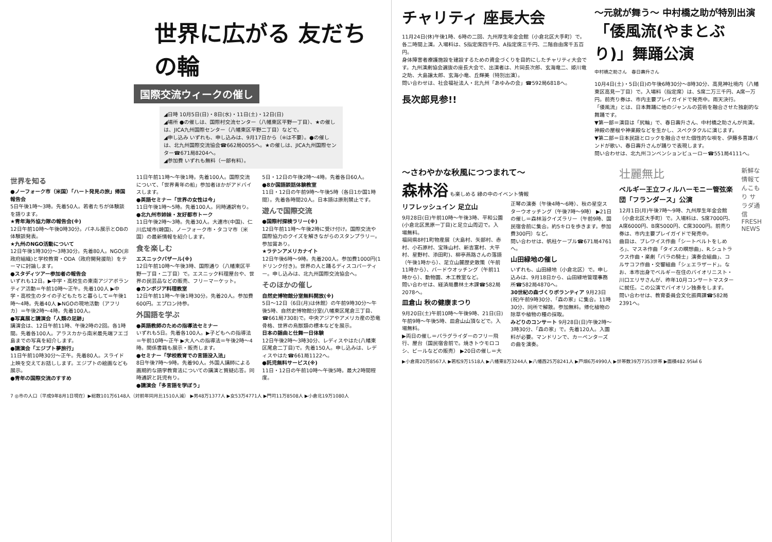世界に広がる 友だちの輪
国際交流ウィークの催し
◢日時 10月5日(日)・8日(水)・11日(土)・12日(日)
◢場所 ●の催しは、国際村交流センター（八幡東区平野一丁目）、★の催しは、JICA九州国際センター（八幡東区平野二丁目）などで。
◢申し込み いずれも、申し込みは、9月17日から（※は不要）。●の催しは、北九州国際交流協会☎662局0055へ。★の催しは、JICA九州国際センター☎671局8204へ。
◢参加費 いずれも無料（一部有料）。
世界を知る
●ノーフォーク市（米国）「ハート発見の旅」帰国報告会
5日午後1時～3時。先着50人。若者たちが体験談を語ります。
★青年海外協力隊の報告会(※)
12日午前10時～午後0時30分。パネル展示とOBの体験談発表。
★九州のNGO活動について
12日午後1時30分～3時30分。先着80人。NGO(非政府組織)と学校教育・ODA（政府開発援助）をテーマに討論します。
●スタディツアー参加者の報告会
いずれも12日。▶中学・高校生の東南アジアボランティア活動＝午前10時～正午。先着100人 ▶中学・高校生のタイの子どもたちと暮らして＝午後1時～4時。先着40人 ▶NGOの現地活動（アフリカ）＝午後2時～4時。先着100人。
●写真展と講演会「人類の足跡」
講演会は、12日午前11時、午後2時の2回。各1時間。先着各100人。アラスカから南米最先端フエゴ島までの写真を紹介します。
●講演会「エジプト夢旅行」
11日午前10時30分～正午。先着80人。スライド上映を交えてお話しします。エジプトの絵画なども展示。
●青年の国際交流のすすめ
11日午前11時～午後1時。先着100人。国際交流について、「世界青年の船」参加者ほかがアドバイスします。
●英語セミナー「世界の女性は今」
11日午後1時～5時。先着100人。同時通訳有り。
●北九州市姉妹・友好都市トーク
11日午後2時～3時。先着30人。大連市(中国)、仁川広域市(韓国)、ノーフォーク市・タコマ市（米国）の最新情報を紹介します。
食を楽しむ
エスニックバザール(※)
12日午前10時～午後3時、国際通り（八幡東区平野一丁目・二丁目）で。エスニック料理屋台や、世界の民芸品などの販売、フリーマーケット。
●カンボジア料理教室
12日午前11時～午後1時30分。先着20人。参加費600円。エプロン持参。
外国語を学ぶ
●英語教師のための指導法セミナー
いずれも5日。先着各100人。▶子どもへの指導法＝午前10時～正午 ▶大人への指導法＝午後2時～4時。関係書籍も展示・販売します。
●セミナー「学校教育での言語没入法」
8日午後7時～9時。先着90人。外国人講師による画期的な語学教育法についての講演と質疑応答。同時通訳と託児有り。
●講演会「多言語を学ぼう」
5日・12日の午後2時～4時。先着各日60人。
●8か国語談話体験教室
11日・12日の午前9時～午後5時（各日1か国1時間）。先着各時間20人。日本語は原則禁止です。
遊んで国際交流
●国際村探検ラリー(※)
12日午前11時～午後2時に受け付け。国際交流や国際協力のクイズを解きながらのスタンプラリー。参加賞あり。
★ラテンアメリカナイト
12日午後6時～9時。先着200人。参加費1000円(1ドリンク付き)。世界の人と踊るディスコパーティー。申し込みは、北九州国際交流協会へ。
そのほかの催し
自然史博物館分室無料開放(※)
5日～12日（6日(月)は休館）の午前9時30分～午後5時、自然史博物館分室(八幡東区尾倉三丁目、☎661局7308)で。中央アジアやアメリカ産の恐竜骨格、世界の鳥獣類の標本などを展示。
日本の謡曲と仕舞一日体験
12日午後2時～3時30分、レディスやはた(八幡東区尾倉二丁目)で。先着150人。申し込みは、レディスやはた☎661局1122へ。
●託児無料サービス(※)
11日・12日の午前10時～午後5時。最大2時間程度。
7 ◎市の人口（平成9年8月1日現在）▶総数101万6148人（対前年同月比1510人減） ▶男48万1377人 ▶女53万4771人 ▶門司11万8508人 ▶小倉北19万1080人
チャリティ 座長大会
11月24日(休)午後1時、6時の二回、九州厚生年金会館（小倉北区大手町）で。各二時間上演。入場料は、S指定席四千円、A指定席三千円、二階自由席千五百円。
身体障害者療護施設を建設するための資金づくりを目的にしたチャリティ大会です。九州演劇協会選抜の座長大会で、出演者は、片岡長次郎、玄海竜二、姫川竜之助、大島譲太郎、玄海小竜、丘輝美（特別出演）。
問い合わせは、社会福祉法人・北九州「あゆみの会」☎592局6818へ。
長次郎見参!!
～元就が舞う～ 中村橋之助が特別出演
「倭風流(やまとぶり)」舞踊公演
中村橋之助さん　春日壽升さん
10月4日(土)・5日(日)の午後6時30分～8時30分、高見神社境内（八幡東区高見一丁目）で。入場料（指定席）は、S席二万三千円、A席一万円。前売り券は、市内主要プレイガイドで発売中。雨天決行。
「倭風流」とは、日本舞踊に他のジャンルの芸術を融合させた独創的な舞踊です。
▼第一部＝演目は「尻輪」で、春日壽升さん、中村橋之助さんが共演。神殿の屋根や神楽殿などを生かし、スペクタクルに演じます。
▼第二部＝日本民謡とロックを融合させた個性的な唄を、伊藤多喜雄バンドが歌い、春日壽升さんが踊りで表現します。
問い合わせは、北九州コンベンションビューロー☎551局4111へ。
～さわやかな秋風につつまれて～
森林浴 も楽しめる 緑の中のイベント情報
リフレッシュイン 足立山
9月28日(日)午前10時～午後3時、平和公園(小倉北区黒原一丁目)と足立山周辺で。入場無料。
福岡県8村1町物産展（大島村、矢部村、赤村、小石原村、宝珠山村、新吉富村、大平村、星野村、添田町)、柳亭燕路さんの落語（午後1時から）、足立山麓歴史散策（午前11時から）、バードウオッチング（午前11時から）、動物園、木工教室など。
問い合わせは、経済局農林土木課☎582局2078へ。
皿倉山 秋の健康まつり
9月20日(土)午前10時～午後9時、21日(日)午前9時～午後5時、皿倉山山頂などで。入場無料。
▶両日の催し＝パラグライダーのフリー飛行、屋台（国民宿舎前で。焼きトウモロコシ、ビールなどの販売） ▶20日の催し＝大正琴の演奏（午後4時～6時）、秋の星空スターウオッチング（午後7時～9時） ▶21日の催し＝森林浴クイズラリー（午前9時、国民宿舎前に集合。約5キロを歩きます。参加費300円）など。
問い合わせは、帆柱ケーブル☎671局4761へ。
山田緑地の催し
いずれも、山田緑地（小倉北区）で。申し込みは、9月18日から、山田緑地管理事務所☎582局4870へ。
30世紀の森づくりボランティア 9月23日(祝)午前9時30分、「森の家」に集合。11時30分、同所で解散。参加無料。帰化植物の除草や植物の種の採取。
みどりのコンサート 9月28日(日)午後2時～3時30分、「森の家」で。先着120人。入園料が必要。マンドリンで、カーペンターズの曲を演奏。
壮麗無比
ベルギー王立フィルハーモニー管弦楽団「フランダース」公演
12月1日(月)午後7時～9時、九州厚生年金会館（小倉北区大手町）で。入場料は、S席7000円、A席6000円、B席5000円、C席3000円。前売り券は、市内主要プレイガイドで発売中。
曲目は、ブレワイス作曲「シートベルトをしめろ」、マスネ作曲「タイスの瞑想曲」、R.シュトラウス作曲・楽劇「バラの騎士」演奏会組曲」、コルサコフ作曲・交響組曲「シェエラザード」。なお、本市出身でベルギー在住のバイオリニスト・川口エリサさんが、昨年10月コンサートマスターに就任。この公演でバイオリン独奏をします。
問い合わせは、教育委員会文化振興課☎582局2391へ。
新鮮な情報てんこもり サラダ通信 FRESH NEWS
▶小倉南20万8567人 ▶若松9万1518人 ▶八幡東8万3244人 ▶八幡西25万8241人 ▶戸畑6万4990人 ▶世帯数39万7353世帯 ▶面積482.95㎢ 6